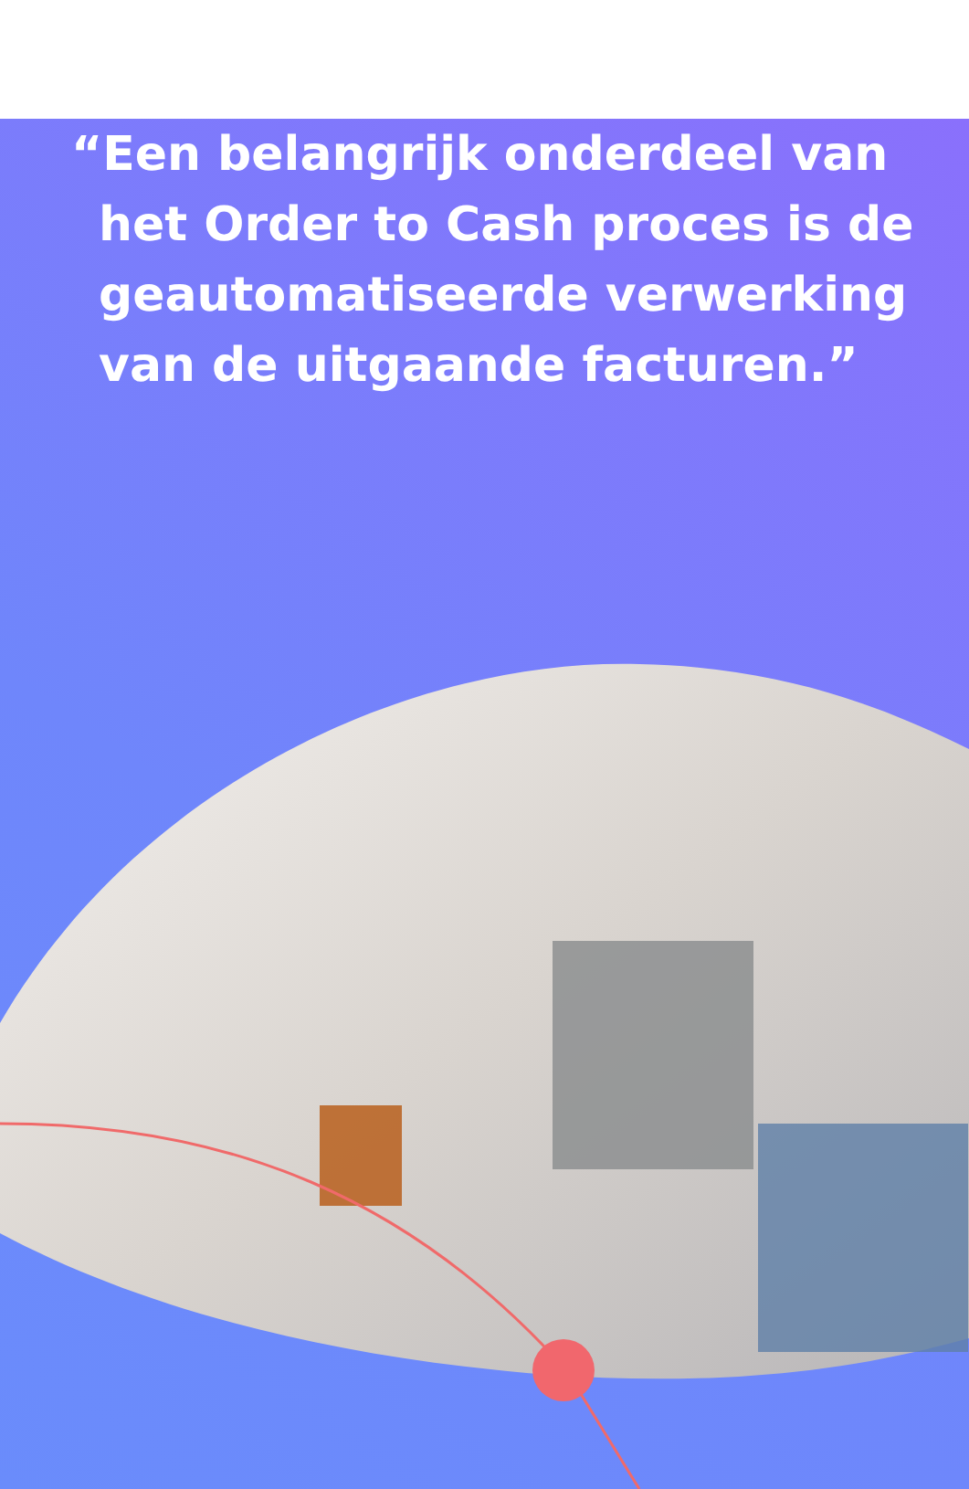“Een belangrijk onderdeel van het Order to Cash proces is de geautomatiseerde verwerking van de uitgaande facturen.”